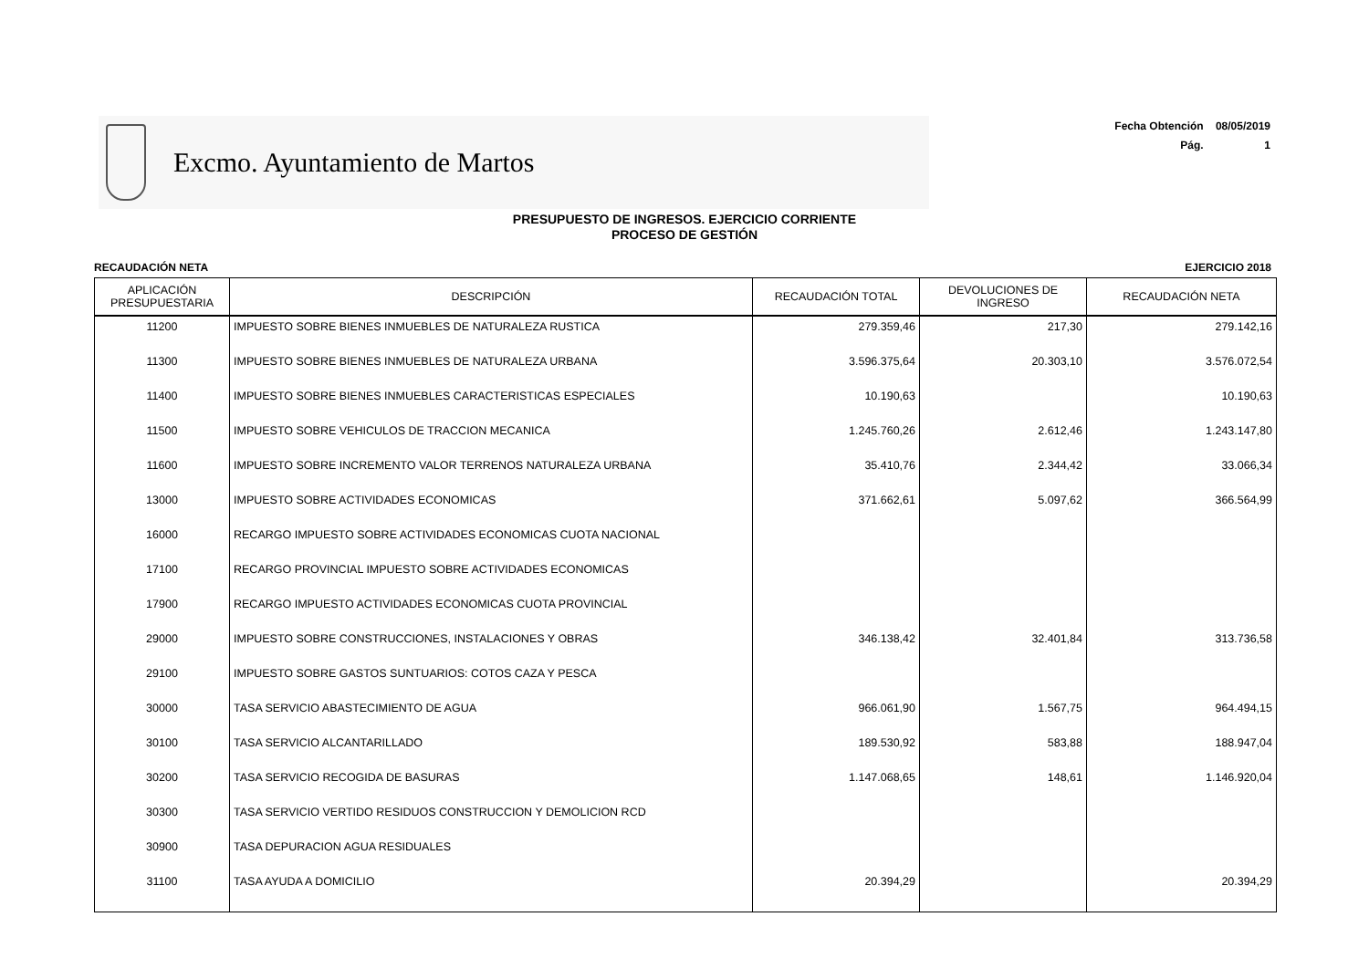Excmo. Ayuntamiento de Martos
Fecha Obtención 08/05/2019
Pág. 1
PRESUPUESTO DE INGRESOS. EJERCICIO CORRIENTE
PROCESO DE GESTIÓN
RECAUDACIÓN NETA EJERCICIO 2018
| APLICACIÓN PRESUPUESTARIA | DESCRIPCIÓN | RECAUDACIÓN TOTAL | DEVOLUCIONES DE INGRESO | RECAUDACIÓN NETA |
| --- | --- | --- | --- | --- |
| 11200 | IMPUESTO SOBRE BIENES INMUEBLES DE NATURALEZA RUSTICA | 279.359,46 | 217,30 | 279.142,16 |
| 11300 | IMPUESTO SOBRE BIENES INMUEBLES DE NATURALEZA URBANA | 3.596.375,64 | 20.303,10 | 3.576.072,54 |
| 11400 | IMPUESTO SOBRE BIENES INMUEBLES CARACTERISTICAS ESPECIALES | 10.190,63 | | 10.190,63 |
| 11500 | IMPUESTO SOBRE VEHICULOS DE TRACCION MECANICA | 1.245.760,26 | 2.612,46 | 1.243.147,80 |
| 11600 | IMPUESTO SOBRE INCREMENTO VALOR TERRENOS NATURALEZA URBANA | 35.410,76 | 2.344,42 | 33.066,34 |
| 13000 | IMPUESTO SOBRE ACTIVIDADES ECONOMICAS | 371.662,61 | 5.097,62 | 366.564,99 |
| 16000 | RECARGO IMPUESTO SOBRE ACTIVIDADES ECONOMICAS CUOTA NACIONAL | | | |
| 17100 | RECARGO PROVINCIAL IMPUESTO SOBRE ACTIVIDADES ECONOMICAS | | | |
| 17900 | RECARGO IMPUESTO ACTIVIDADES ECONOMICAS CUOTA PROVINCIAL | | | |
| 29000 | IMPUESTO SOBRE CONSTRUCCIONES, INSTALACIONES Y OBRAS | 346.138,42 | 32.401,84 | 313.736,58 |
| 29100 | IMPUESTO SOBRE GASTOS SUNTUARIOS: COTOS CAZA Y PESCA | | | |
| 30000 | TASA SERVICIO ABASTECIMIENTO DE AGUA | 966.061,90 | 1.567,75 | 964.494,15 |
| 30100 | TASA SERVICIO ALCANTARILLADO | 189.530,92 | 583,88 | 188.947,04 |
| 30200 | TASA SERVICIO RECOGIDA DE BASURAS | 1.147.068,65 | 148,61 | 1.146.920,04 |
| 30300 | TASA SERVICIO VERTIDO RESIDUOS CONSTRUCCION Y DEMOLICION RCD | | | |
| 30900 | TASA DEPURACION AGUA RESIDUALES | | | |
| 31100 | TASA AYUDA A DOMICILIO | 20.394,29 | | 20.394,29 |